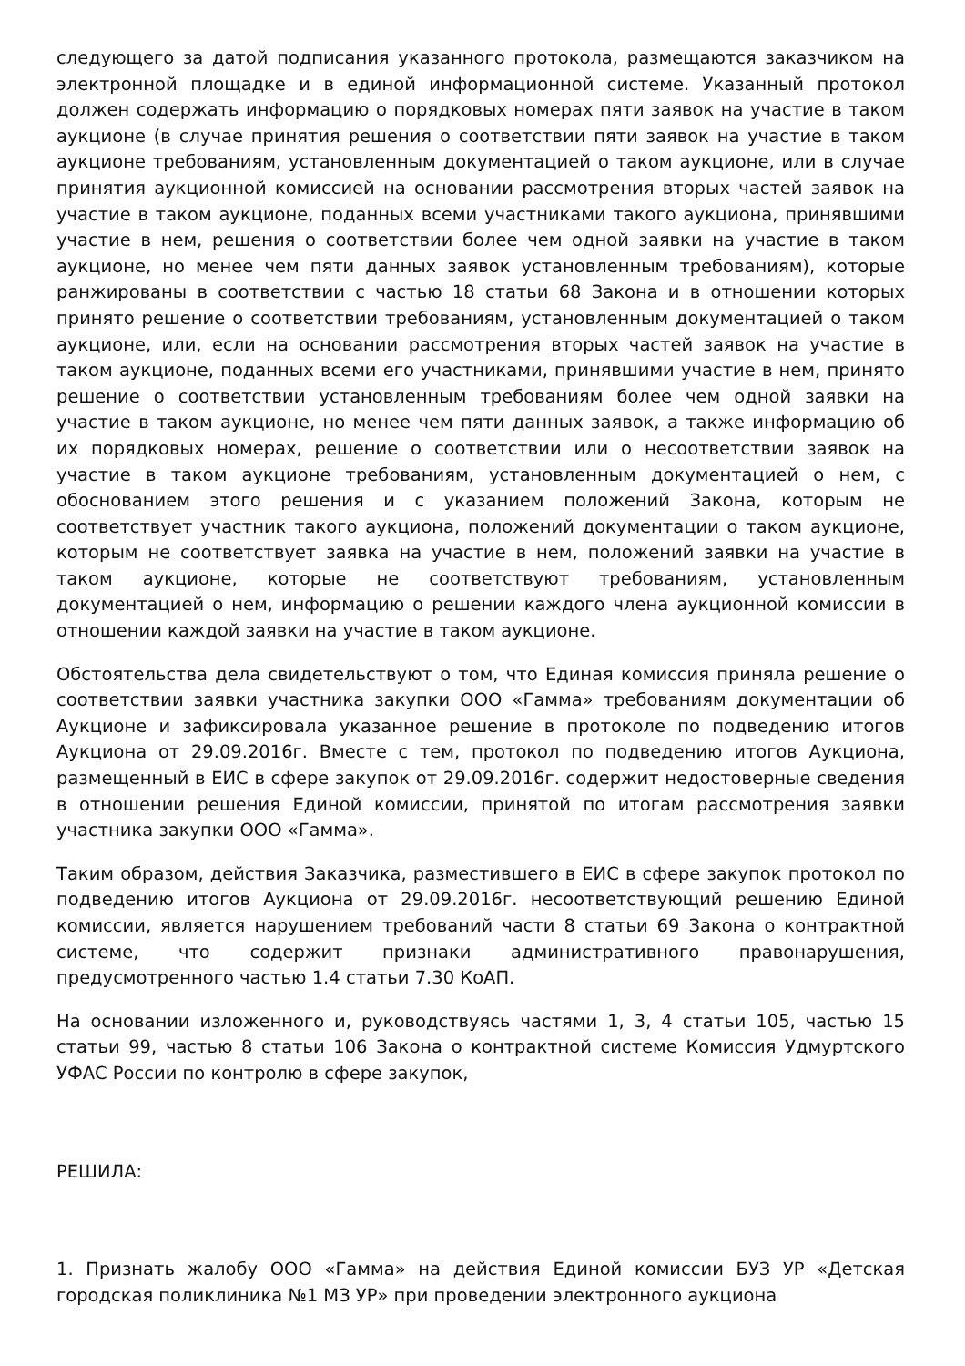следующего за датой подписания указанного протокола, размещаются заказчиком на электронной площадке и в единой информационной системе. Указанный протокол должен содержать информацию о порядковых номерах пяти заявок на участие в таком аукционе (в случае принятия решения о соответствии пяти заявок на участие в таком аукционе требованиям, установленным документацией о таком аукционе, или в случае принятия аукционной комиссией на основании рассмотрения вторых частей заявок на участие в таком аукционе, поданных всеми участниками такого аукциона, принявшими участие в нем, решения о соответствии более чем одной заявки на участие в таком аукционе, но менее чем пяти данных заявок установленным требованиям), которые ранжированы в соответствии с частью 18 статьи 68 Закона и в отношении которых принято решение о соответствии требованиям, установленным документацией о таком аукционе, или, если на основании рассмотрения вторых частей заявок на участие в таком аукционе, поданных всеми его участниками, принявшими участие в нем, принято решение о соответствии установленным требованиям более чем одной заявки на участие в таком аукционе, но менее чем пяти данных заявок, а также информацию об их порядковых номерах, решение о соответствии или о несоответствии заявок на участие в таком аукционе требованиям, установленным документацией о нем, с обоснованием этого решения и с указанием положений Закона, которым не соответствует участник такого аукциона, положений документации о таком аукционе, которым не соответствует заявка на участие в нем, положений заявки на участие в таком аукционе, которые не соответствуют требованиям, установленным документацией о нем, информацию о решении каждого члена аукционной комиссии в отношении каждой заявки на участие в таком аукционе.
Обстоятельства дела свидетельствуют о том, что Единая комиссия приняла решение о соответствии заявки участника закупки ООО «Гамма» требованиям документации об Аукционе и зафиксировала указанное решение в протоколе по подведению итогов Аукциона от 29.09.2016г. Вместе с тем, протокол по подведению итогов Аукциона, размещенный в ЕИС в сфере закупок от 29.09.2016г. содержит недостоверные сведения в отношении решения Единой комиссии, принятой по итогам рассмотрения заявки участника закупки ООО «Гамма».
Таким образом, действия Заказчика, разместившего в ЕИС в сфере закупок протокол по подведению итогов Аукциона от 29.09.2016г. несоответствующий решению Единой комиссии, является нарушением требований части 8 статьи 69 Закона о контрактной системе, что содержит признаки административного правонарушения, предусмотренного частью 1.4 статьи 7.30 КоАП.
На основании изложенного и, руководствуясь частями 1, 3, 4 статьи 105, частью 15 статьи 99, частью 8 статьи 106 Закона о контрактной системе Комиссия Удмуртского УФАС России по контролю в сфере закупок,
РЕШИЛА:
1. Признать жалобу ООО «Гамма» на действия Единой комиссии БУЗ УР «Детская городская поликлиника №1 МЗ УР» при проведении электронного аукциона